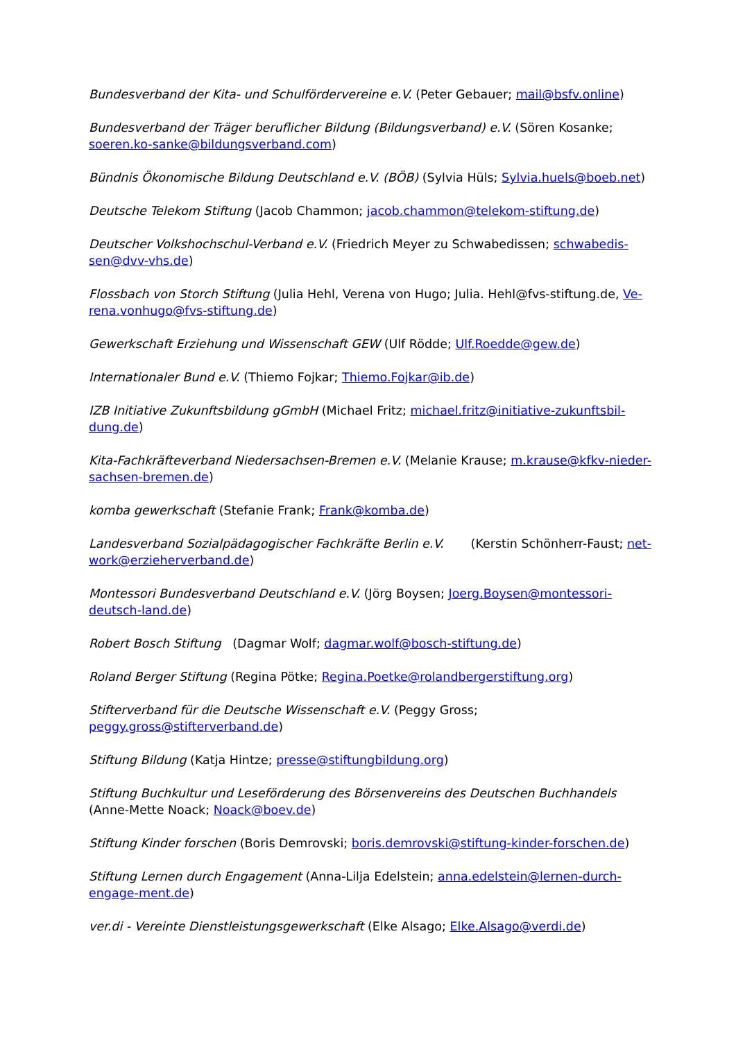Bundesverband der Kita- und Schulfördervereine e.V. (Peter Gebauer; mail@bsfv.online)
Bundesverband der Träger beruflicher Bildung (Bildungsverband) e.V. (Sören Kosanke; soeren.ko-sanke@bildungsverband.com)
Bündnis Ökonomische Bildung Deutschland e.V. (BÖB) (Sylvia Hüls; Sylvia.huels@boeb.net)
Deutsche Telekom Stiftung (Jacob Chammon; jacob.chammon@telekom-stiftung.de)
Deutscher Volkshochschul-Verband e.V. (Friedrich Meyer zu Schwabedissen; schwabedis-sen@dvv-vhs.de)
Flossbach von Storch Stiftung (Julia Hehl, Verena von Hugo; Julia. Hehl@fvs-stiftung.de, Ve-rena.vonhugo@fvs-stiftung.de)
Gewerkschaft Erziehung und Wissenschaft GEW (Ulf Rödde; Ulf.Roedde@gew.de)
Internationaler Bund e.V. (Thiemo Fojkar; Thiemo.Fojkar@ib.de)
IZB Initiative Zukunftsbildung gGmbH (Michael Fritz; michael.fritz@initiative-zukunftsbil-dung.de)
Kita-Fachkräfteverband Niedersachsen-Bremen e.V. (Melanie Krause; m.krause@kfkv-nieder-sachsen-bremen.de)
komba gewerkschaft (Stefanie Frank; Frank@komba.de)
Landesverband Sozialpädagogischer Fachkräfte Berlin e.V. (Kerstin Schönherr-Faust; net-work@erzieherverband.de)
Montessori Bundesverband Deutschland e.V. (Jörg Boysen; Joerg.Boysen@montessori-deutsch-land.de)
Robert Bosch Stiftung (Dagmar Wolf; dagmar.wolf@bosch-stiftung.de)
Roland Berger Stiftung (Regina Pötke; Regina.Poetke@rolandbergerstiftung.org)
Stifterverband für die Deutsche Wissenschaft e.V. (Peggy Gross; peggy.gross@stifterverband.de)
Stiftung Bildung (Katja Hintze; presse@stiftungbildung.org)
Stiftung Buchkultur und Leseförderung des Börsenvereins des Deutschen Buchhandels (Anne-Mette Noack; Noack@boev.de)
Stiftung Kinder forschen (Boris Demrovski; boris.demrovski@stiftung-kinder-forschen.de)
Stiftung Lernen durch Engagement (Anna-Lilja Edelstein; anna.edelstein@lernen-durch-engage-ment.de)
ver.di - Vereinte Dienstleistungsgewerkschaft (Elke Alsago; Elke.Alsago@verdi.de)